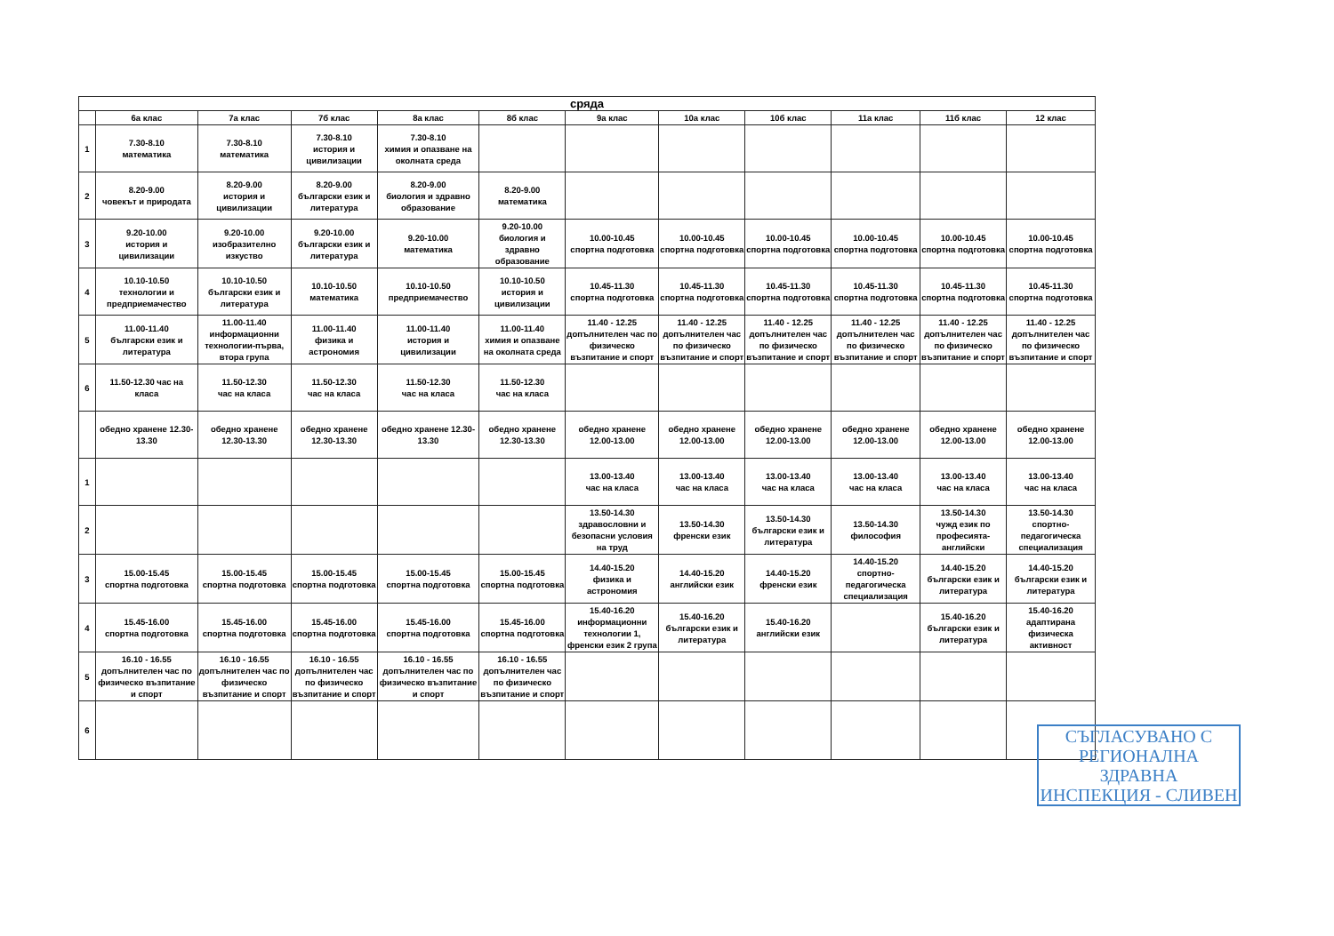| сряда | | | | | | | | | | | |
| --- | --- | --- | --- | --- | --- | --- | --- | --- | --- | --- | --- |
| | 6а клас | 7а клас | 7б клас | 8а клас | 8б клас | 9а клас | 10а клас | 10б клас | 11а клас | 11б клас | 12 клас |
| 1 | 7.30-8.10 математика | 7.30-8.10 математика | 7.30-8.10 история и цивилизации | 7.30-8.10 химия и опазване на околната среда | | | | | | | |
| 2 | 8.20-9.00 човекът и природата | 8.20-9.00 история и цивилизации | 8.20-9.00 български език и литература | 8.20-9.00 биология и здравно образование | 8.20-9.00 математика | | | | | | |
| 3 | 9.20-10.00 история и цивилизации | 9.20-10.00 изобразително изкуство | 9.20-10.00 български език и литература | 9.20-10.00 математика | 9.20-10.00 биология и здравно образование | 10.00-10.45 спортна подготовка | 10.00-10.45 спортна подготовка | 10.00-10.45 спортна подготовка | 10.00-10.45 спортна подготовка | 10.00-10.45 спортна подготовка | 10.00-10.45 спортна подготовка |
| 4 | 10.10-10.50 технологии и предприемачество | 10.10-10.50 български език и литература | 10.10-10.50 математика | 10.10-10.50 предприемачество | 10.10-10.50 история и цивилизации | 10.45-11.30 спортна подготовка | 10.45-11.30 спортна подготовка | 10.45-11.30 спортна подготовка | 10.45-11.30 спортна подготовка | 10.45-11.30 спортна подготовка | 10.45-11.30 спортна подготовка |
| 5 | 11.00-11.40 български език и литература | 11.00-11.40 информационни технологии-първа, втора група | 11.00-11.40 физика и астрономия | 11.00-11.40 история и цивилизации | 11.00-11.40 химия и опазване на околната среда | 11.40 - 12.25 допълнителен час по физическо възпитание и спорт | 11.40 - 12.25 допълнителен час по физическо възпитание и спорт | 11.40 - 12.25 допълнителен час по физическо възпитание и спорт | 11.40 - 12.25 допълнителен час по физическо възпитание и спорт | 11.40 - 12.25 допълнителен час по физическо възпитание и спорт | 11.40 - 12.25 допълнителен час по физическо възпитание и спорт |
| 6 | 11.50-12.30 час на класа | 11.50-12.30 час на класа | 11.50-12.30 час на класа | 11.50-12.30 час на класа | 11.50-12.30 час на класа | | | | | | |
| | обедно хранене 12.30-13.30 | обедно хранене 12.30-13.30 | обедно хранене 12.30-13.30 | обедно хранене 12.30-13.30 | обедно хранене 12.30-13.30 | обедно хранене 12.00-13.00 | обедно хранене 12.00-13.00 | обедно хранене 12.00-13.00 | обедно хранене 12.00-13.00 | обедно хранене 12.00-13.00 | обедно хранене 12.00-13.00 |
| 1 | | | | | | 13.00-13.40 час на класа | 13.00-13.40 час на класа | 13.00-13.40 час на класа | 13.00-13.40 час на класа | 13.00-13.40 час на класа | 13.00-13.40 час на класа |
| 2 | | | | | | 13.50-14.30 здравословни и безопасни условия на труд | 13.50-14.30 френски език | 13.50-14.30 български език и литература | 13.50-14.30 философия | 13.50-14.30 чужд език по професията-английски | 13.50-14.30 спортно-педагогическа специализация |
| 3 | 15.00-15.45 спортна подготовка | 15.00-15.45 спортна подготовка | 15.00-15.45 спортна подготовка | 15.00-15.45 спортна подготовка | 15.00-15.45 спортна подготовка | 14.40-15.20 физика и астрономия | 14.40-15.20 английски език | 14.40-15.20 френски език | 14.40-15.20 спортно-педагогическа специализация | 14.40-15.20 български език и литература | 14.40-15.20 български език и литература |
| 4 | 15.45-16.00 спортна подготовка | 15.45-16.00 спортна подготовка | 15.45-16.00 спортна подготовка | 15.45-16.00 спортна подготовка | 15.45-16.00 спортна подготовка | 15.40-16.20 информационни технологии 1, френски език 2 група | 15.40-16.20 български език и литература | 15.40-16.20 английски език | | 15.40-16.20 български език и литература | 15.40-16.20 адаптирана физическа активност |
| 5 | 16.10 - 16.55 допълнителен час по физическо възпитание и спорт | 16.10 - 16.55 допълнителен час по физическо възпитание и спорт | 16.10 - 16.55 допълнителен час по физическо възпитание и спорт | 16.10 - 16.55 допълнителен час по физическо възпитание и спорт | 16.10 - 16.55 допълнителен час по физическо възпитание и спорт | | | | | | |
| 6 | | | | | | | | | | | |
СЪГЛАСУВАНО С
РЕГИОНАЛНА ЗДРАВНА
ИНСПЕКЦИЯ - СЛИВЕН